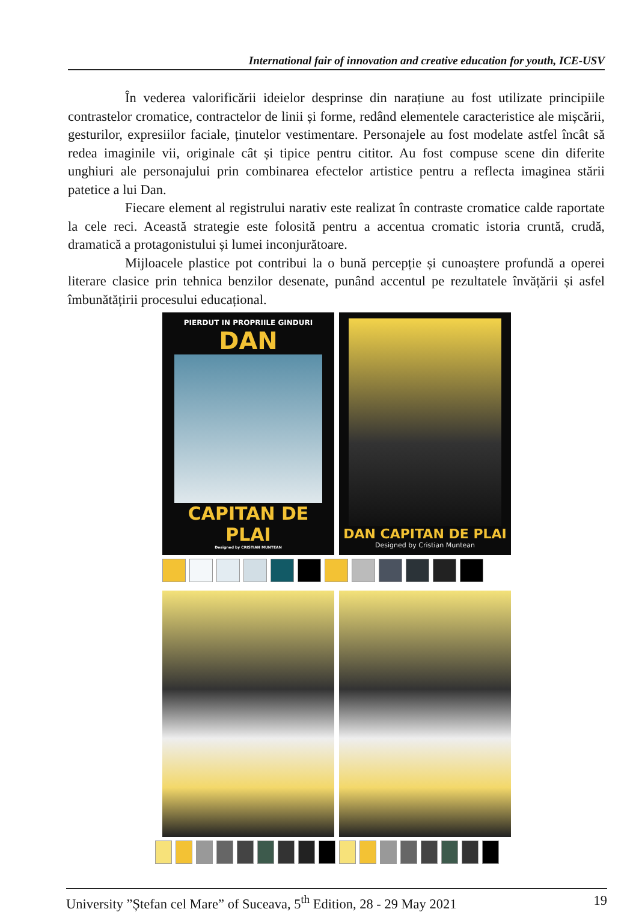International fair of innovation and creative education for youth, ICE-USV
În vederea valorificării ideielor desprinse din narațiune au fost utilizate principiile contrastelor cromatice, contractelor de linii și forme, redând elementele caracteristice ale mișcării, gesturilor, expresiilor faciale, ținutelor vestimentare. Personajele au fost modelate astfel încât să redea imaginile vii, originale cât și tipice pentru cititor. Au fost compuse scene din diferite unghiuri ale personajului prin combinarea efectelor artistice pentru a reflecta imaginea stării patetice a lui Dan.
Fiecare element al registrului narativ este realizat în contraste cromatice calde raportate la cele reci. Această strategie este folosită pentru a accentua cromatic istoria cruntă, crudă, dramatică a protagonistului și lumei inconjurătoare.
Mijloacele plastice pot contribui la o bună percepție și cunoaștere profundă a operei literare clasice prin tehnica benzilor desenate, punând accentul pe rezultatele învățării și asfel îmbunătățirii procesului educațional.
PIERDUT IN PROPRIILE GINDURI
DAN
CAPITAN DE PLAI
Designed by CRISTIAN MUNTEAN
DAN CAPITAN DE PLAI
Designed by Cristian Muntean
University ”Ștefan cel Mare” of Suceava, 5<sup>th</sup> Edition, 28 - 29 May 2021 19